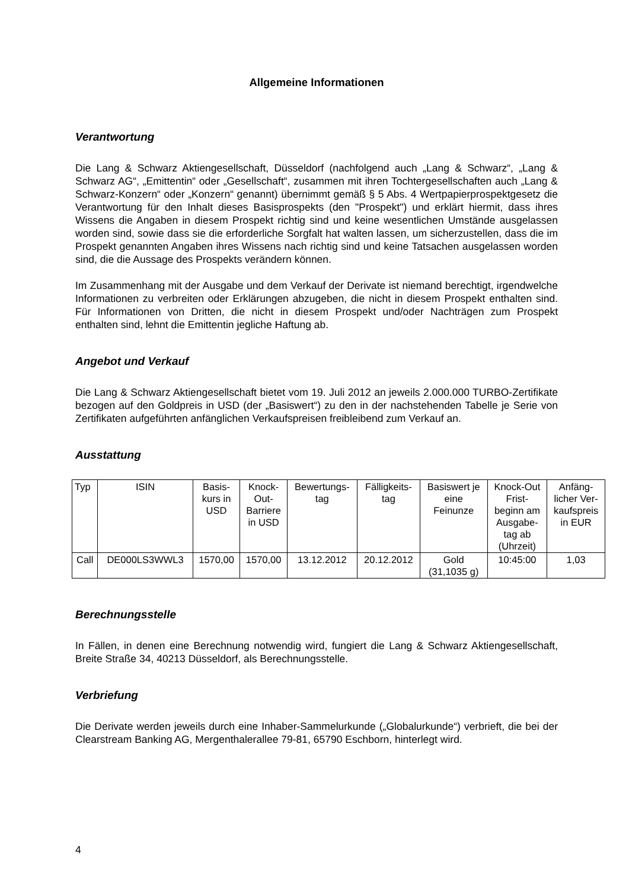Allgemeine Informationen
Verantwortung
Die Lang & Schwarz Aktiengesellschaft, Düsseldorf (nachfolgend auch „Lang & Schwarz“, „Lang & Schwarz AG“, „Emittentin“ oder „Gesellschaft“, zusammen mit ihren Tochtergesellschaften auch „Lang & Schwarz-Konzern“ oder „Konzern“ genannt) übernimmt gemäß § 5 Abs. 4 Wertpapierprospektgesetz die Verantwortung für den Inhalt dieses Basisprospekts (den "Prospekt") und erklärt hiermit, dass ihres Wissens die Angaben in diesem Prospekt richtig sind und keine wesentlichen Umstände ausgelassen worden sind, sowie dass sie die erforderliche Sorgfalt hat walten lassen, um sicherzustellen, dass die im Prospekt genannten Angaben ihres Wissens nach richtig sind und keine Tatsachen ausgelassen worden sind, die die Aussage des Prospekts verändern können.
Im Zusammenhang mit der Ausgabe und dem Verkauf der Derivate ist niemand berechtigt, irgendwelche Informationen zu verbreiten oder Erklärungen abzugeben, die nicht in diesem Prospekt enthalten sind. Für Informationen von Dritten, die nicht in diesem Prospekt und/oder Nachträgen zum Prospekt enthalten sind, lehnt die Emittentin jegliche Haftung ab.
Angebot und Verkauf
Die Lang & Schwarz Aktiengesellschaft bietet vom 19. Juli 2012 an jeweils 2.000.000 TURBO-Zertifikate bezogen auf den Goldpreis in USD (der „Basiswert“) zu den in der nachstehenden Tabelle je Serie von Zertifikaten aufgeführten anfänglichen Verkaufspreisen freibleibend zum Verkauf an.
Ausstattung
| Typ | ISIN | Basis- kurs in USD | Knock- Out- Barriere in USD | Bewertungs- tag | Fälligkeits- tag | Basiswert je eine Feinunze | Knock-Out Frist- beginn am Ausgabe- tag ab (Uhrzeit) | Anfäng- licher Ver- kaufspreis in EUR |
| Call | DE000LS3WWL3 | 1570,00 | 1570,00 | 13.12.2012 | 20.12.2012 | Gold (31,1035 g) | 10:45:00 | 1,03 |
Berechnungsstelle
In Fällen, in denen eine Berechnung notwendig wird, fungiert die Lang & Schwarz Aktiengesellschaft, Breite Straße 34, 40213 Düsseldorf, als Berechnungsstelle.
Verbriefung
Die Derivate werden jeweils durch eine Inhaber-Sammelurkunde („Globalurkunde“) verbrieft, die bei der Clearstream Banking AG, Mergenthalerallee 79-81, 65790 Eschborn, hinterlegt wird.
4